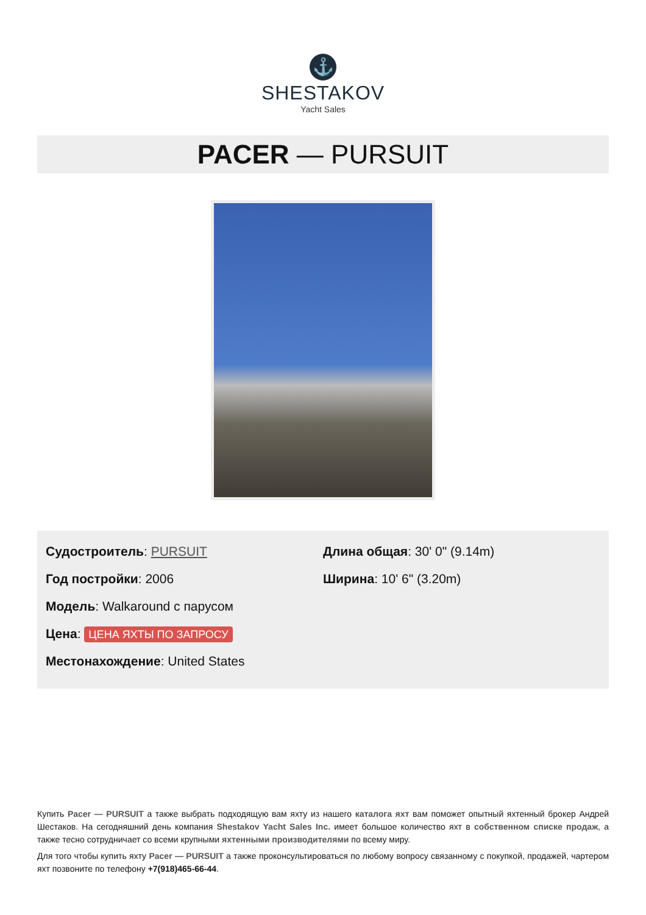⚓
SHESTAKOV
Yacht Sales
PACER — PURSUIT
Судостроитель: PURSUIT
Год постройки: 2006
Модель: Walkaround с парусом
Цена: ЦЕНА ЯХТЫ ПО ЗАПРОСУ
Местонахождение: United States
Длина общая: 30' 0" (9.14m)
Ширина: 10' 6" (3.20m)
Купить Pacer — PURSUIT а также выбрать подходящую вам яхту из нашего каталога яхт вам поможет опытный яхтенный брокер Андрей Шестаков. На сегодняшний день компания Shestakov Yacht Sales Inc. имеет большое количество яхт в собственном списке продаж, а также тесно сотрудничает со всеми крупными яхтенными производителями по всему миру.
Для того чтобы купить яхту Pacer — PURSUIT а также проконсультироваться по любому вопросу связанному с покупкой, продажей, чартером яхт позвоните по телефону +7(918)465-66-44.